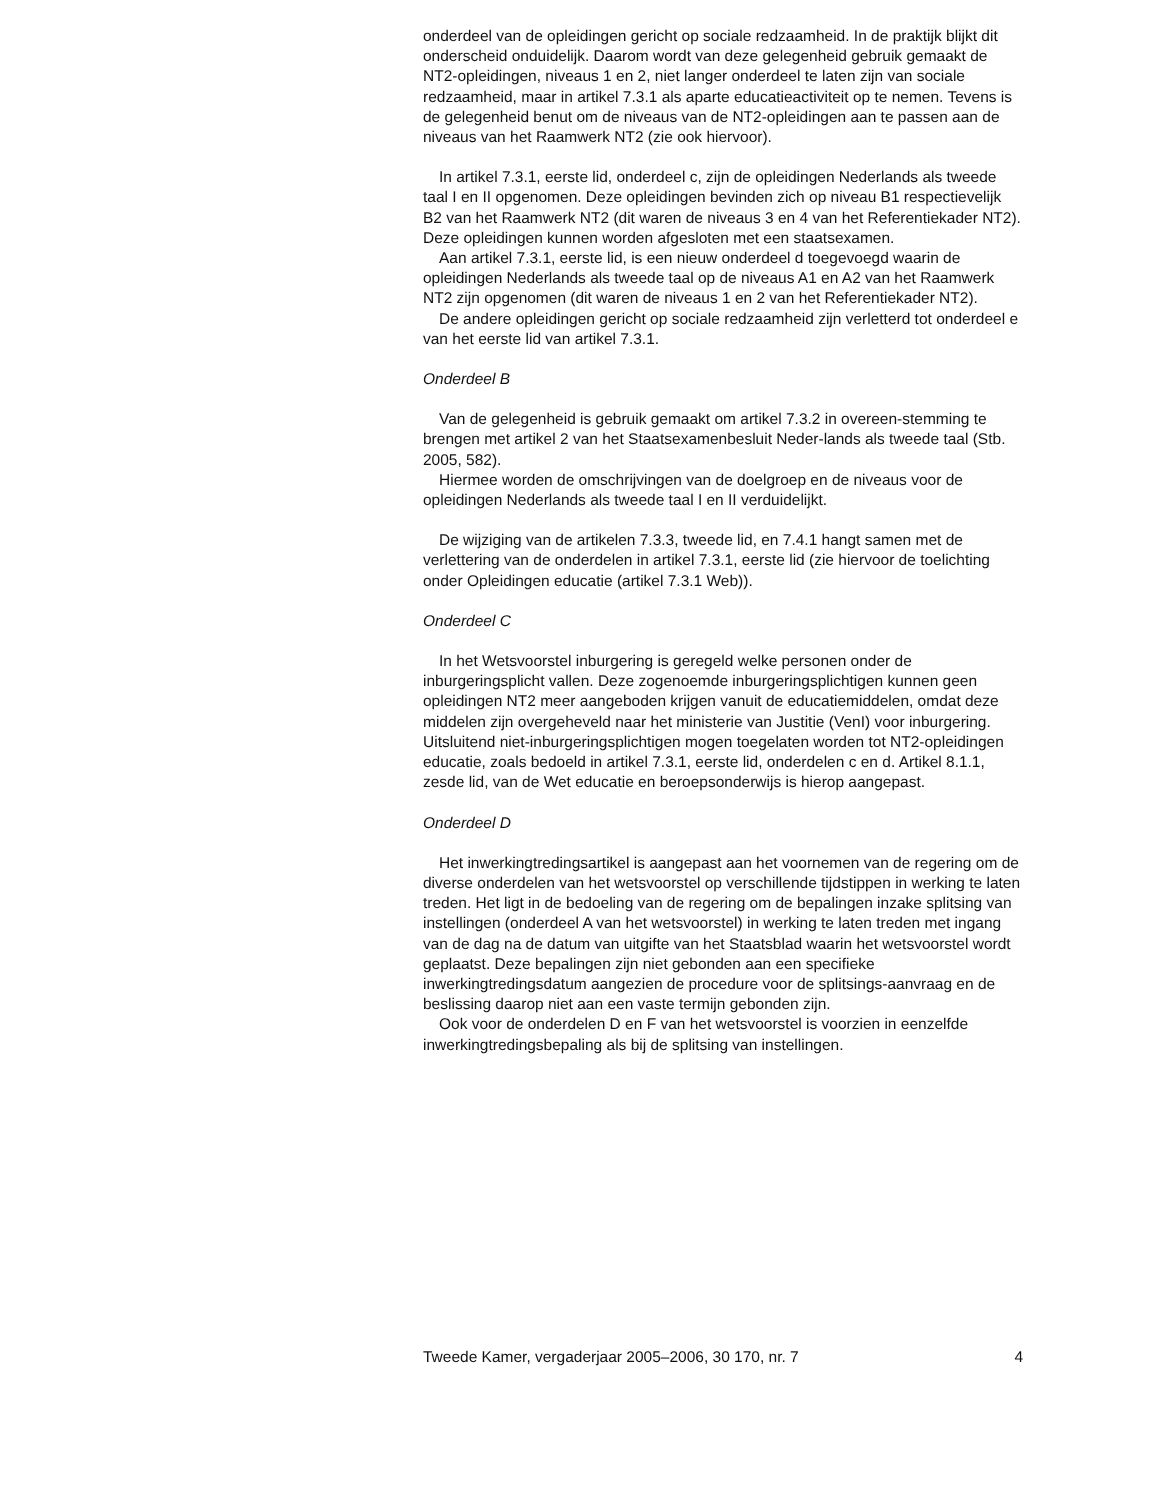onderdeel van de opleidingen gericht op sociale redzaamheid. In de praktijk blijkt dit onderscheid onduidelijk. Daarom wordt van deze gelegenheid gebruik gemaakt de NT2-opleidingen, niveaus 1 en 2, niet langer onderdeel te laten zijn van sociale redzaamheid, maar in artikel 7.3.1 als aparte educatieactiviteit op te nemen. Tevens is de gelegenheid benut om de niveaus van de NT2-opleidingen aan te passen aan de niveaus van het Raamwerk NT2 (zie ook hiervoor).
In artikel 7.3.1, eerste lid, onderdeel c, zijn de opleidingen Nederlands als tweede taal I en II opgenomen. Deze opleidingen bevinden zich op niveau B1 respectievelijk B2 van het Raamwerk NT2 (dit waren de niveaus 3 en 4 van het Referentiekader NT2). Deze opleidingen kunnen worden afgesloten met een staatsexamen.
Aan artikel 7.3.1, eerste lid, is een nieuw onderdeel d toegevoegd waarin de opleidingen Nederlands als tweede taal op de niveaus A1 en A2 van het Raamwerk NT2 zijn opgenomen (dit waren de niveaus 1 en 2 van het Referentiekader NT2).
De andere opleidingen gericht op sociale redzaamheid zijn verletterd tot onderdeel e van het eerste lid van artikel 7.3.1.
Onderdeel B
Van de gelegenheid is gebruik gemaakt om artikel 7.3.2 in overeen-stemming te brengen met artikel 2 van het Staatsexamenbesluit Neder-lands als tweede taal (Stb. 2005, 582).
Hiermee worden de omschrijvingen van de doelgroep en de niveaus voor de opleidingen Nederlands als tweede taal I en II verduidelijkt.
De wijziging van de artikelen 7.3.3, tweede lid, en 7.4.1 hangt samen met de verlettering van de onderdelen in artikel 7.3.1, eerste lid (zie hiervoor de toelichting onder Opleidingen educatie (artikel 7.3.1 Web)).
Onderdeel C
In het Wetsvoorstel inburgering is geregeld welke personen onder de inburgeringsplicht vallen. Deze zogenoemde inburgeringsplichtigen kunnen geen opleidingen NT2 meer aangeboden krijgen vanuit de educatiemiddelen, omdat deze middelen zijn overgeheveld naar het ministerie van Justitie (VenI) voor inburgering. Uitsluitend niet-inburgeringsplichtigen mogen toegelaten worden tot NT2-opleidingen educatie, zoals bedoeld in artikel 7.3.1, eerste lid, onderdelen c en d. Artikel 8.1.1, zesde lid, van de Wet educatie en beroepsonderwijs is hierop aangepast.
Onderdeel D
Het inwerkingtredingsartikel is aangepast aan het voornemen van de regering om de diverse onderdelen van het wetsvoorstel op verschillende tijdstippen in werking te laten treden. Het ligt in de bedoeling van de regering om de bepalingen inzake splitsing van instellingen (onderdeel A van het wetsvoorstel) in werking te laten treden met ingang van de dag na de datum van uitgifte van het Staatsblad waarin het wetsvoorstel wordt geplaatst. Deze bepalingen zijn niet gebonden aan een specifieke inwerkingtredingsdatum aangezien de procedure voor de splitsings-aanvraag en de beslissing daarop niet aan een vaste termijn gebonden zijn.
Ook voor de onderdelen D en F van het wetsvoorstel is voorzien in eenzelfde inwerkingtredingsbepaling als bij de splitsing van instellingen.
Tweede Kamer, vergaderjaar 2005–2006, 30 170, nr. 7 4